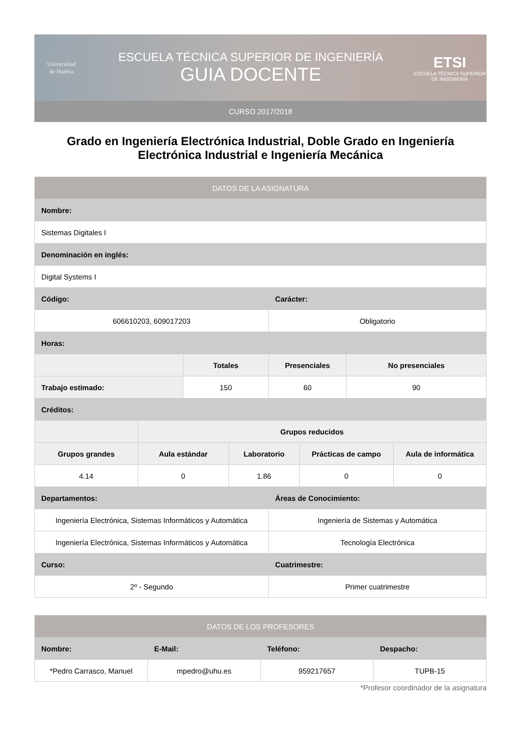Universidad
de Huelva
ESCUELA TÉCNICA SUPERIOR DE INGENIERÍA
GUIA DOCENTE
ETSI
ESCUELA TÉCNICA SUPERIOR DE INGENIERÍA
CURSO 2017/2018
Grado en Ingeniería Electrónica Industrial, Doble Grado en Ingeniería Electrónica Industrial e Ingeniería Mecánica
| DATOS DE LA ASIGNATURA | | | | | | | |
| --- | --- | --- | --- | --- | --- | --- | --- |
| Nombre: | | | | | | | |
| Sistemas Digitales I | | | | | | | |
| Denominación en inglés: | | | | | | | |
| Digital Systems I | | | | | | | |
| Código: | | | | Carácter: | | | |
| 606610203, 609017203 | | | | Obligatorio | | | |
| Horas: | | | | | | | |
| | | Totales | | Presenciales | | No presenciales | |
| Trabajo estimado: | | 150 | | 60 | | 90 | |
| Créditos: | | | | | | | |
| | Grupos reducidos | | | | | | |
| Grupos grandes | Aula estándar | | Laboratorio | | Prácticas de campo | | Aula de informática |
| 4.14 | 0 | | 1.86 | | 0 | | 0 |
| Departamentos: | | | | Áreas de Conocimiento: | | | |
| Ingeniería Electrónica, Sistemas Informáticos y Automática | | | | Ingeniería de Sistemas y Automática | | | |
| Ingeniería Electrónica, Sistemas Informáticos y Automática | | | | Tecnología Electrónica | | | |
| Curso: | | | | Cuatrimestre: | | | |
| 2º - Segundo | | | | Primer cuatrimestre | | | |
| DATOS DE LOS PROFESORES | | | |
| --- | --- | --- | --- |
| Nombre: | E-Mail: | Teléfono: | Despacho: |
| *Pedro Carrasco, Manuel | mpedro@uhu.es | 959217657 | TUPB-15 |
*Profesor coordinador de la asignatura